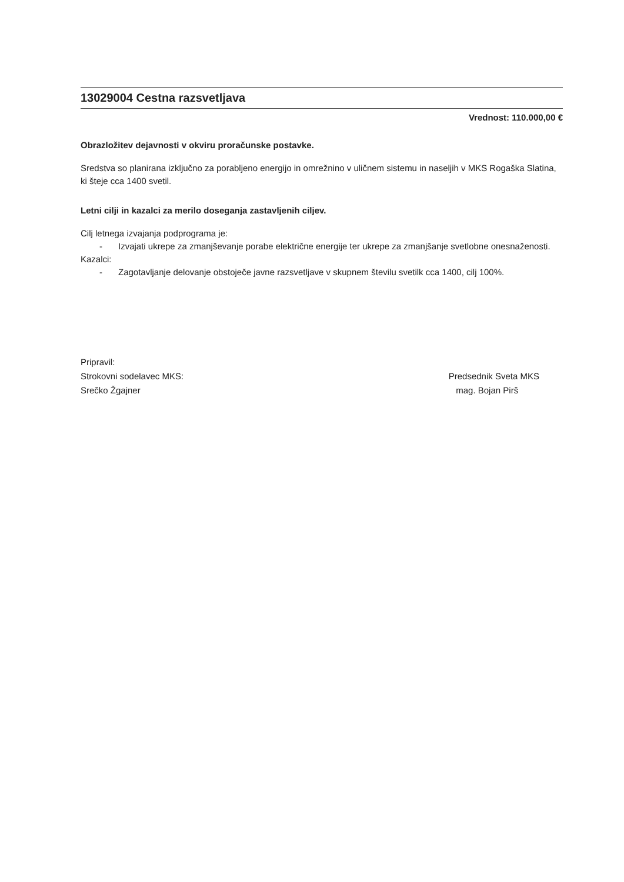13029004 Cestna razsvetljava
Vrednost: 110.000,00 €
Obrazložitev dejavnosti v okviru proračunske postavke.
Sredstva so planirana izključno za porabljeno energijo in omrežnino v uličnem sistemu in naseljih v MKS Rogaška Slatina, ki šteje cca 1400 svetil.
Letni cilji in kazalci za merilo doseganja zastavljenih ciljev.
Cilj letnega izvajanja podprograma je:
- Izvajati ukrepe za zmanjševanje porabe električne energije ter ukrepe za zmanjšanje svetlobne onesnaženosti.
Kazalci:
- Zagotavljanje delovanje obstoječe javne razsvetljave v skupnem številu svetilk cca 1400, cilj 100%.
Pripravil:
Strokovni sodelavec MKS:
Srečko Žgajner
Predsednik Sveta MKS
mag. Bojan Pirš